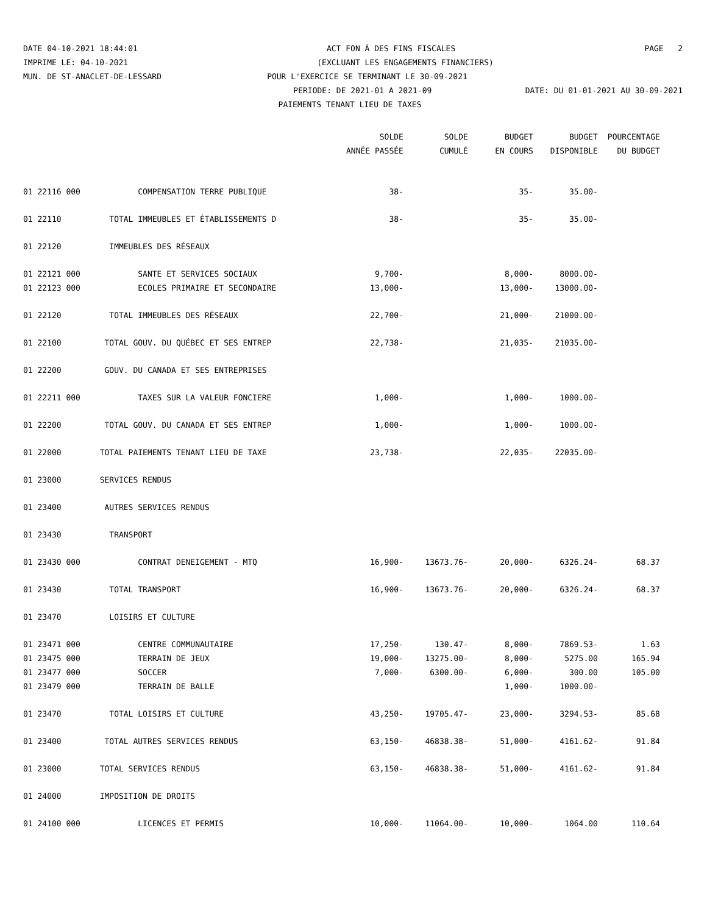DATE 04-10-2021 18:44:01 ACT FON À DES FINS FISCALES PAGE 2
IMPRIME LE: 04-10-2021 (EXCLUANT LES ENGAGEMENTS FINANCIERS)
MUN. DE ST-ANACLET-DE-LESSARD POUR L'EXERCICE SE TERMINANT LE 30-09-2021
PERIODE: DE 2021-01 A 2021-09 DATE: DU 01-01-2021 AU 30-09-2021
PAIEMENTS TENANT LIEU DE TAXES
| | | SOLDE | SOLDE | BUDGET | BUDGET | POURCENTAGE |
| --- | --- | --- | --- | --- | --- | --- |
| | | ANNÉE PASSÉE | CUMULÉ | EN COURS | DISPONIBLE | DU BUDGET |
| 01 22116 000 | COMPENSATION TERRE PUBLIQUE | 38- | | 35- | 35.00- | |
| 01 22110 | TOTAL IMMEUBLES ET ÉTABLISSEMENTS D | 38- | | 35- | 35.00- | |
| 01 22120 | IMMEUBLES DES RÉSEAUX | | | | | |
| 01 22121 000 | SANTE ET SERVICES SOCIAUX | 9,700- | | 8,000- | 8000.00- | |
| 01 22123 000 | ECOLES PRIMAIRE ET SECONDAIRE | 13,000- | | 13,000- | 13000.00- | |
| 01 22120 | TOTAL IMMEUBLES DES RÉSEAUX | 22,700- | | 21,000- | 21000.00- | |
| 01 22100 | TOTAL GOUV. DU QUÉBEC ET SES ENTREP | 22,738- | | 21,035- | 21035.00- | |
| 01 22200 | GOUV. DU CANADA ET SES ENTREPRISES | | | | | |
| 01 22211 000 | TAXES SUR LA VALEUR FONCIERE | 1,000- | | 1,000- | 1000.00- | |
| 01 22200 | TOTAL GOUV. DU CANADA ET SES ENTREP | 1,000- | | 1,000- | 1000.00- | |
| 01 22000 | TOTAL PAIEMENTS TENANT LIEU DE TAXE | 23,738- | | 22,035- | 22035.00- | |
| 01 23000 | SERVICES RENDUS | | | | | |
| 01 23400 | AUTRES SERVICES RENDUS | | | | | |
| 01 23430 | TRANSPORT | | | | | |
| 01 23430 000 | CONTRAT DENEIGEMENT - MTQ | 16,900- | 13673.76- | 20,000- | 6326.24- | 68.37 |
| 01 23430 | TOTAL TRANSPORT | 16,900- | 13673.76- | 20,000- | 6326.24- | 68.37 |
| 01 23470 | LOISIRS ET CULTURE | | | | | |
| 01 23471 000 | CENTRE COMMUNAUTAIRE | 17,250- | 130.47- | 8,000- | 7869.53- | 1.63 |
| 01 23475 000 | TERRAIN DE JEUX | 19,000- | 13275.00- | 8,000- | 5275.00 | 165.94 |
| 01 23477 000 | SOCCER | 7,000- | 6300.00- | 6,000- | 300.00 | 105.00 |
| 01 23479 000 | TERRAIN DE BALLE | | | 1,000- | 1000.00- | |
| 01 23470 | TOTAL LOISIRS ET CULTURE | 43,250- | 19705.47- | 23,000- | 3294.53- | 85.68 |
| 01 23400 | TOTAL AUTRES SERVICES RENDUS | 63,150- | 46838.38- | 51,000- | 4161.62- | 91.84 |
| 01 23000 | TOTAL SERVICES RENDUS | 63,150- | 46838.38- | 51,000- | 4161.62- | 91.84 |
| 01 24000 | IMPOSITION DE DROITS | | | | | |
| 01 24100 000 | LICENCES ET PERMIS | 10,000- | 11064.00- | 10,000- | 1064.00 | 110.64 |